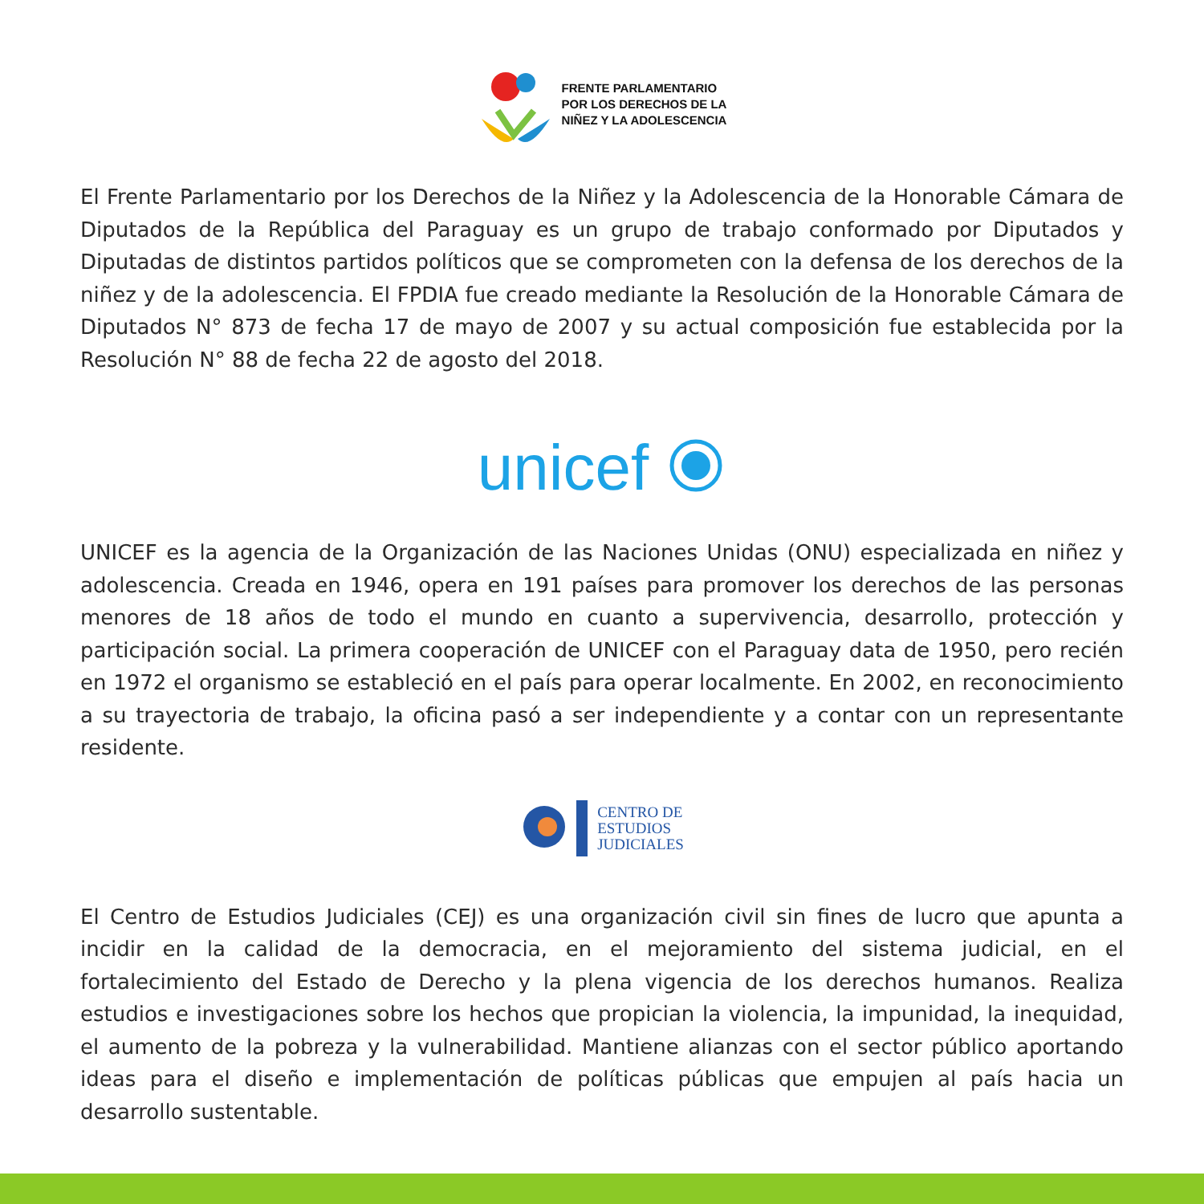FRENTE PARLAMENTARIO
POR LOS DERECHOS DE LA
NIÑEZ Y LA ADOLESCENCIA
El Frente Parlamentario por los Derechos de la Niñez y la Adolescencia de la Honorable Cámara de Diputados de la República del Paraguay es un grupo de trabajo conformado por Diputados y Diputadas de distintos partidos políticos que se comprometen con la defensa de los derechos de la niñez y de la adolescencia. El FPDIA fue creado mediante la Resolución de la Honorable Cámara de Diputados N° 873 de fecha 17 de mayo de 2007 y su actual composición fue establecida por la Resolución N° 88 de fecha 22 de agosto del 2018.
unicef
UNICEF es la agencia de la Organización de las Naciones Unidas (ONU) especializada en niñez y adolescencia. Creada en 1946, opera en 191 países para promover los derechos de las personas menores de 18 años de todo el mundo en cuanto a supervivencia, desarrollo, protección y participación social. La primera cooperación de UNICEF con el Paraguay data de 1950, pero recién en 1972 el organismo se estableció en el país para operar localmente. En 2002, en reconocimiento a su trayectoria de trabajo, la oficina pasó a ser independiente y a contar con un representante residente.
CENTRO DE
ESTUDIOS
JUDICIALES
El Centro de Estudios Judiciales (CEJ) es una organización civil sin fines de lucro que apunta a incidir en la calidad de la democracia, en el mejoramiento del sistema judicial, en el fortalecimiento del Estado de Derecho y la plena vigencia de los derechos humanos. Realiza estudios e investigaciones sobre los hechos que propician la violencia, la impunidad, la inequidad, el aumento de la pobreza y la vulnerabilidad. Mantiene alianzas con el sector público aportando ideas para el diseño e implementación de políticas públicas que empujen al país hacia un desarrollo sustentable.